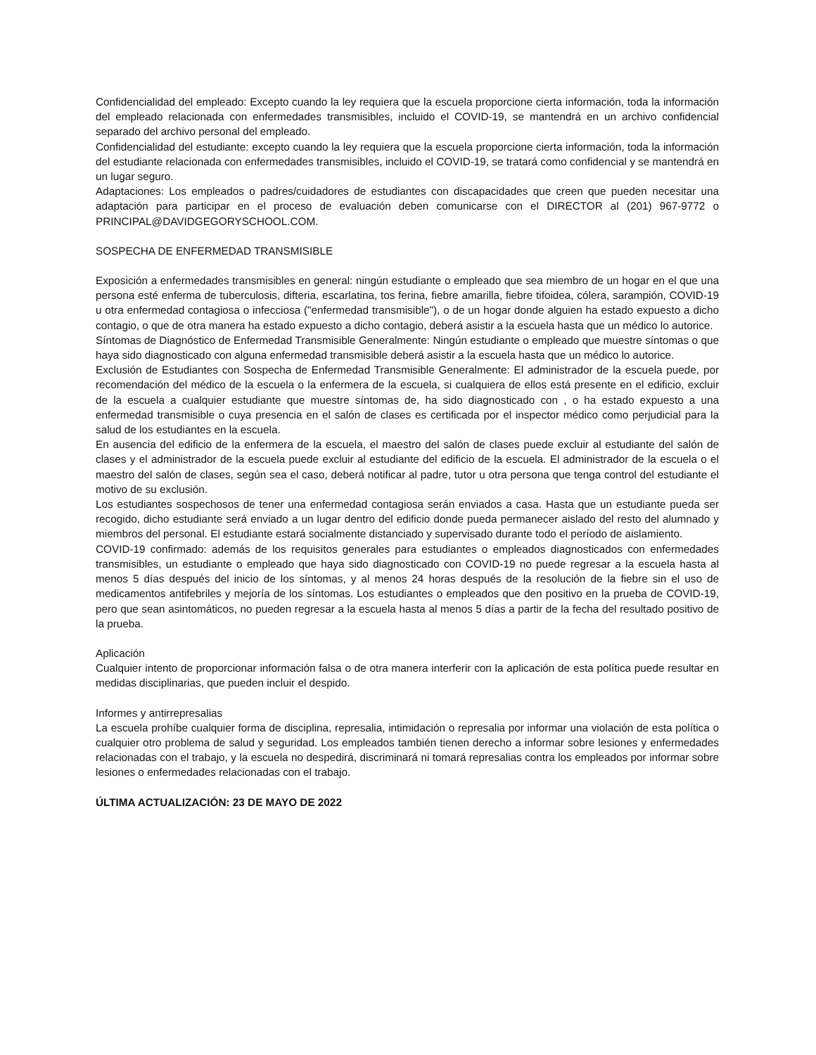Confidencialidad del empleado: Excepto cuando la ley requiera que la escuela proporcione cierta información, toda la información del empleado relacionada con enfermedades transmisibles, incluido el COVID-19, se mantendrá en un archivo confidencial separado del archivo personal del empleado.
Confidencialidad del estudiante: excepto cuando la ley requiera que la escuela proporcione cierta información, toda la información del estudiante relacionada con enfermedades transmisibles, incluido el COVID-19, se tratará como confidencial y se mantendrá en un lugar seguro.
Adaptaciones: Los empleados o padres/cuidadores de estudiantes con discapacidades que creen que pueden necesitar una adaptación para participar en el proceso de evaluación deben comunicarse con el DIRECTOR al (201) 967-9772 o PRINCIPAL@DAVIDGEGORYSCHOOL.COM.
SOSPECHA DE ENFERMEDAD TRANSMISIBLE
Exposición a enfermedades transmisibles en general: ningún estudiante o empleado que sea miembro de un hogar en el que una persona esté enferma de tuberculosis, difteria, escarlatina, tos ferina, fiebre amarilla, fiebre tifoidea, cólera, sarampión, COVID-19 u otra enfermedad contagiosa o infecciosa ("enfermedad transmisible"), o de un hogar donde alguien ha estado expuesto a dicho contagio, o que de otra manera ha estado expuesto a dicho contagio, deberá asistir a la escuela hasta que un médico lo autorice.
Síntomas de Diagnóstico de Enfermedad Transmisible Generalmente: Ningún estudiante o empleado que muestre síntomas o que haya sido diagnosticado con alguna enfermedad transmisible deberá asistir a la escuela hasta que un médico lo autorice.
Exclusión de Estudiantes con Sospecha de Enfermedad Transmisible Generalmente: El administrador de la escuela puede, por recomendación del médico de la escuela o la enfermera de la escuela, si cualquiera de ellos está presente en el edificio, excluir de la escuela a cualquier estudiante que muestre síntomas de, ha sido diagnosticado con , o ha estado expuesto a una enfermedad transmisible o cuya presencia en el salón de clases es certificada por el inspector médico como perjudicial para la salud de los estudiantes en la escuela.
En ausencia del edificio de la enfermera de la escuela, el maestro del salón de clases puede excluir al estudiante del salón de clases y el administrador de la escuela puede excluir al estudiante del edificio de la escuela. El administrador de la escuela o el maestro del salón de clases, según sea el caso, deberá notificar al padre, tutor u otra persona que tenga control del estudiante el motivo de su exclusión.
Los estudiantes sospechosos de tener una enfermedad contagiosa serán enviados a casa. Hasta que un estudiante pueda ser recogido, dicho estudiante será enviado a un lugar dentro del edificio donde pueda permanecer aislado del resto del alumnado y miembros del personal. El estudiante estará socialmente distanciado y supervisado durante todo el período de aislamiento.
COVID-19 confirmado: además de los requisitos generales para estudiantes o empleados diagnosticados con enfermedades transmisibles, un estudiante o empleado que haya sido diagnosticado con COVID-19 no puede regresar a la escuela hasta al menos 5 días después del inicio de los síntomas, y al menos 24 horas después de la resolución de la fiebre sin el uso de medicamentos antifebriles y mejoría de los síntomas. Los estudiantes o empleados que den positivo en la prueba de COVID-19, pero que sean asintomáticos, no pueden regresar a la escuela hasta al menos 5 días a partir de la fecha del resultado positivo de la prueba.
Aplicación
Cualquier intento de proporcionar información falsa o de otra manera interferir con la aplicación de esta política puede resultar en medidas disciplinarias, que pueden incluir el despido.
Informes y antirrepresalias
La escuela prohíbe cualquier forma de disciplina, represalia, intimidación o represalia por informar una violación de esta política o cualquier otro problema de salud y seguridad. Los empleados también tienen derecho a informar sobre lesiones y enfermedades relacionadas con el trabajo, y la escuela no despedirá, discriminará ni tomará represalias contra los empleados por informar sobre lesiones o enfermedades relacionadas con el trabajo.
ÚLTIMA ACTUALIZACIÓN: 23 DE MAYO DE 2022